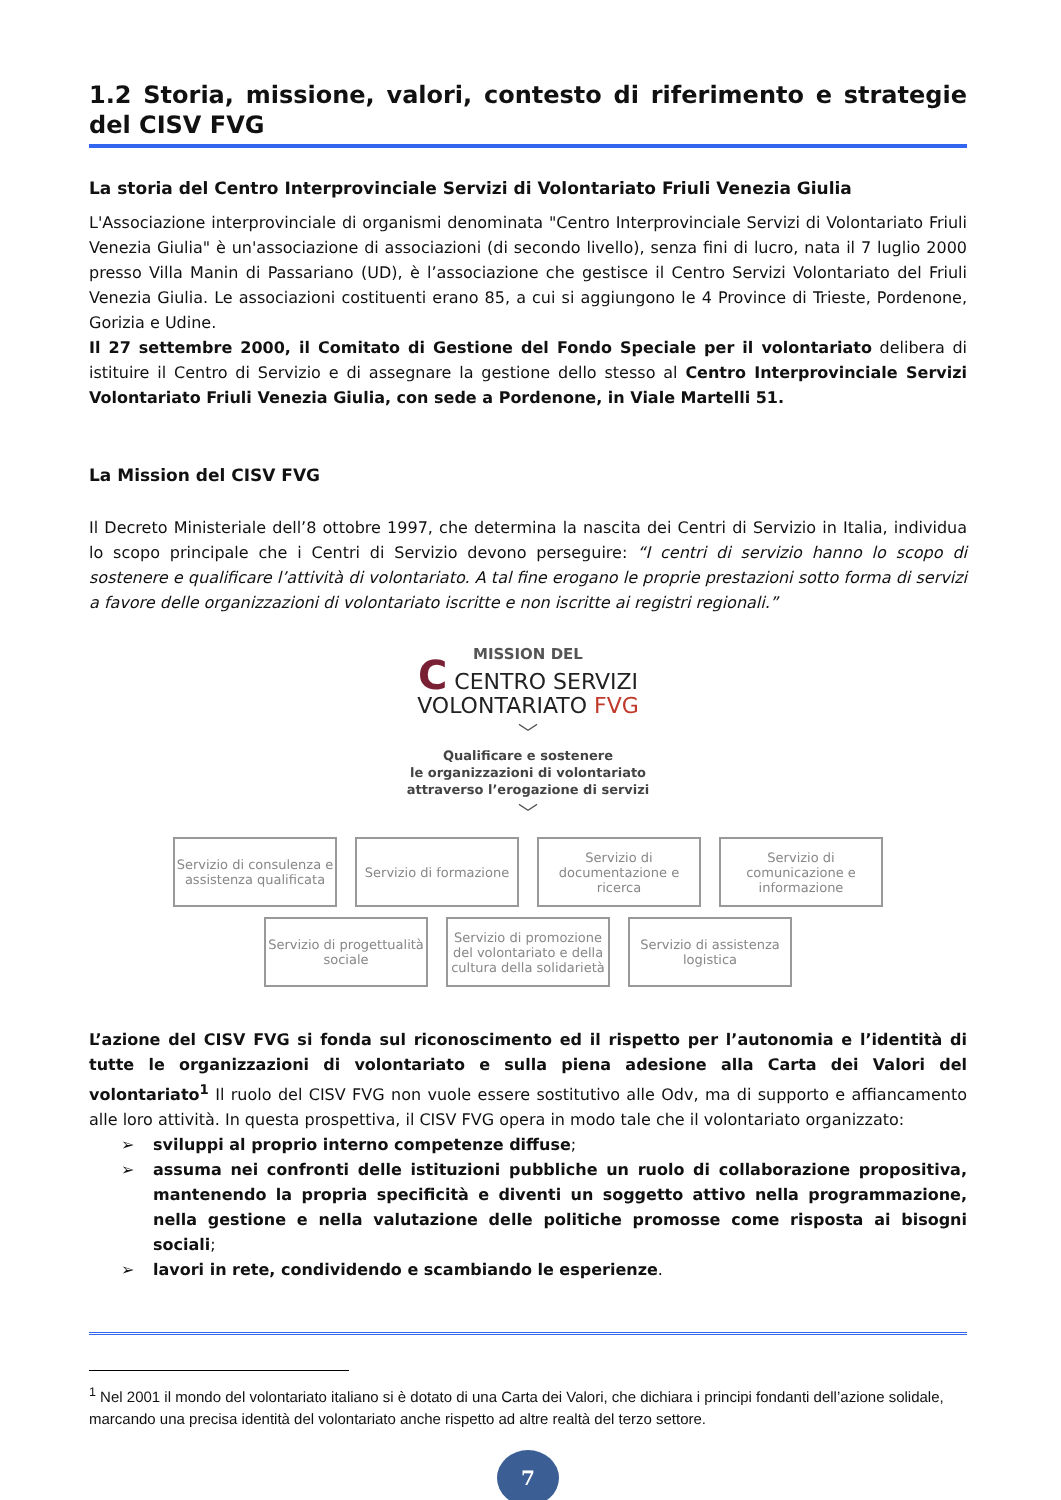1.2 Storia, missione, valori, contesto di riferimento e strategie del CISV FVG
La storia del Centro Interprovinciale Servizi di Volontariato Friuli Venezia Giulia
L'Associazione interprovinciale di organismi denominata "Centro Interprovinciale Servizi di Volontariato Friuli Venezia Giulia" è un'associazione di associazioni (di secondo livello), senza fini di lucro, nata il 7 luglio 2000 presso Villa Manin di Passariano (UD), è l’associazione che gestisce il Centro Servizi Volontariato del Friuli Venezia Giulia. Le associazioni costituenti erano 85, a cui si aggiungono le 4 Province di Trieste, Pordenone, Gorizia e Udine.
Il 27 settembre 2000, il Comitato di Gestione del Fondo Speciale per il volontariato delibera di istituire il Centro di Servizio e di assegnare la gestione dello stesso al Centro Interprovinciale Servizi Volontariato Friuli Venezia Giulia, con sede a Pordenone, in Viale Martelli 51.
La Mission del CISV FVG
Il Decreto Ministeriale dell’8 ottobre 1997, che determina la nascita dei Centri di Servizio in Italia, individua lo scopo principale che i Centri di Servizio devono perseguire: “I centri di servizio hanno lo scopo di sostenere e qualificare l’attività di volontariato. A tal fine erogano le proprie prestazioni sotto forma di servizi a favore delle organizzazioni di volontariato iscritte e non iscritte ai registri regionali.”
MISSION DEL
C CENTRO SERVIZI
VOLONTARIATO FVG
﹀
Qualificare e sostenere
le organizzazioni di volontariato
attraverso l’erogazione di servizi
﹀
Servizio di consulenza e assistenza qualificata
Servizio di formazione
Servizio di documentazione e ricerca
Servizio di comunicazione e informazione
Servizio di progettualità sociale
Servizio di promozione del volontariato e della cultura della solidarietà
Servizio di assistenza logistica
L’azione del CISV FVG si fonda sul riconoscimento ed il rispetto per l’autonomia e l’identità di tutte le organizzazioni di volontariato e sulla piena adesione alla Carta dei Valori del volontariato<sup>1</sup> Il ruolo del CISV FVG non vuole essere sostitutivo alle Odv, ma di supporto e affiancamento alle loro attività. In questa prospettiva, il CISV FVG opera in modo tale che il volontariato organizzato:
➢ sviluppi al proprio interno competenze diffuse;
➢ assuma nei confronti delle istituzioni pubbliche un ruolo di collaborazione propositiva, mantenendo la propria specificità e diventi un soggetto attivo nella programmazione, nella gestione e nella valutazione delle politiche promosse come risposta ai bisogni sociali;
➢ lavori in rete, condividendo e scambiando le esperienze.
<sup>1</sup> Nel 2001 il mondo del volontariato italiano si è dotato di una Carta dei Valori, che dichiara i principi fondanti dell’azione solidale, marcando una precisa identità del volontariato anche rispetto ad altre realtà del terzo settore.
7